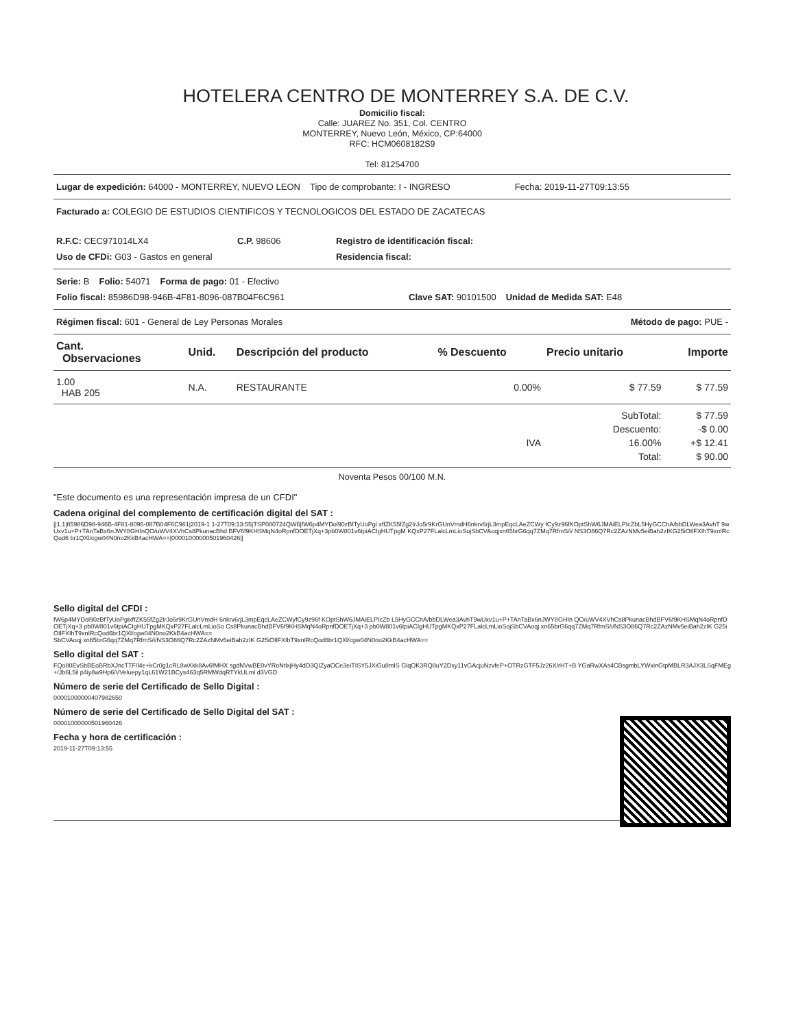HOTELERA CENTRO DE MONTERREY S.A. DE C.V.
Domicilio fiscal:
Calle: JUAREZ No. 351, Col. CENTRO
MONTERREY, Nuevo León, México, CP:64000
RFC: HCM0608182S9
Tel: 81254700
Lugar de expedición: 64000 - MONTERREY, NUEVO LEON Tipo de comprobante: I - INGRESO Fecha: 2019-11-27T09:13:55
Facturado a: COLEGIO DE ESTUDIOS CIENTIFICOS Y TECNOLOGICOS DEL ESTADO DE ZACATECAS
R.F.C: CEC971014LX4 C.P. 98606 Registro de identificación fiscal:
Uso de CFDi: G03 - Gastos en general Residencia fiscal:
Serie: B Folio: 54071 Forma de pago: 01 - Efectivo
Folio fiscal: 85986D98-946B-4F81-8096-087B04F6C961 Clave SAT: 90101500 Unidad de Medida SAT: E48
Régimen fiscal: 601 - General de Ley Personas Morales Método de pago: PUE -
| Cant. Observaciones | Unid. | Descripción del producto | % Descuento | Precio unitario | Importe |
| --- | --- | --- | --- | --- | --- |
| 1.00 HAB 205 | N.A. | RESTAURANTE | 0.00% | $ 77.59 | $ 77.59 |
| | | | | SubTotal: | $ 77.59 |
| | | | | Descuento: | -$ 0.00 |
| | | | IVA | 16.00% | +$ 12.41 |
| | | | | Total: | $ 90.00 |
Noventa Pesos 00/100 M.N.
"Este documento es una representación impresa de un CFDI"
Cadena original del complemento de certificación digital del SAT :
||1.1|85986D98-946B-4F81-8096-087B04F6C961|2019-1 1-27T09:13:55|TSP080724QW6|fW6p4MYDol90zBfTyUoPgl xffZK55fZg2IrJo5r9KrGUnVmdH6nkrv6rjL3mpEqcLAeZCWy fCy9z96fKOptShW6JMAiELPIcZbL5HyGCChA/bbDLWea3AvhT 9wUxv1u+P+TAnTaBx6nJWY8GHInQO/uWV4XVhCs8PkunacBhd BFV6f9KHSMqN4oRpnfDOETjXq+3pb0W801v6tpiACIgHUTpgM KQxP27FLalcLmLioSojSbCVAoqjxn65brG6qq7ZMq7RfmS/i/ NS3O86Q7Rc2ZAzNMv5eiBah2zIKG25iOIlFXIhT9xnIRcQod6 br1QXl/cgw04N0no2KkB4acHWA==|00001000000501960426||
Sello digital del CFDI :
fW6p4MYDol90zBfTyUoPglxffZK55fZg2IrJo5r9KrGUnVmdH 6nkrv6rjL3mpEqcLAeZCWyfCy9z96f KOptShW6JMAiELPIcZb L5HyGCChA/bbDLWea3AvhT9wUxv1u+P+TAnTaBx6nJWY8GHIn QO/uWV4XVhCs8PkunacBhdBFV6f9KHSMqN4oRpnfDOETjXq+3 pb0W801v6tpiACIgHUTpgMKQxP27FLalcLmLioSo Cs8PkunacBhdBFV6f9KHSMqN4oRpnfDOETjXq+3 pb0W801v6tpiACIgHUTpgMKQxP27FLalcLmLioSojSbCVAoqj xn65brG6qq7ZMq7RfmS/i/NS3O86Q7Rc2ZAzNMv5eiBah2zIK G25iOIlFXIhT9xnIRcQod6br1QXl/cgw04N0no2KkB4acHWA==
SbCVAoqj xn65brG6qq7ZMq7RfmS/i/NS3O86Q7Rc2ZAzNMv5eiBah2zIK G25iOIlFXIhT9xnIRcQod6br1QXl/cgw04N0no2KkB4acHWA==
Sello digital del SAT :
FQo80EvSbBEoBRbXJncTTF/l4e+kCr0g1cRL8wXkk8Av6fMHX sgdNVwBE0vYRoNtlxjHy4dD3QIZyaOCe3eiTISY5JXiGu8mIS GlqOK3RQ8uY2Dxy11vGAcjuNzvfeP+OTRzGTF5Jz26X/rHT+B YGaRwXAs4CBsgmbLYWxinGtpMBLR3AJX3LSqFMEg+/Jb6L5il p4iy8w9Hp6iVVeluepy1qL61W21BCys463q5RMWdqRTYkULml d3VGD
Número de serie del Certificado de Sello Digital :
00001000000407982650
Número de serie del Certificado de Sello Digital del SAT :
00001000000501960426
Fecha y hora de certificación :
2019-11-27T09:13:55